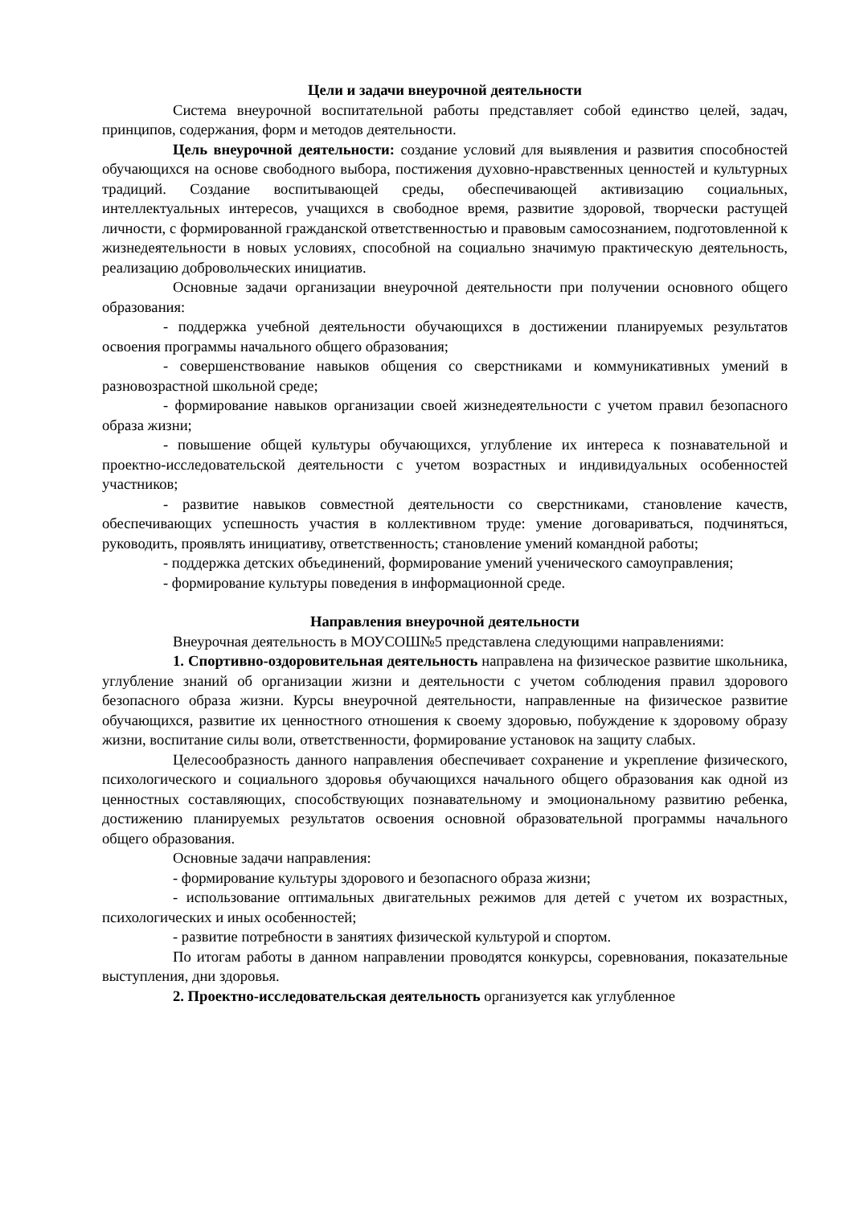Цели и задачи внеурочной деятельности
Система внеурочной воспитательной работы представляет собой единство целей, задач, принципов, содержания, форм и методов деятельности.
Цель внеурочной деятельности: создание условий для выявления и развития способностей обучающихся на основе свободного выбора, постижения духовно-нравственных ценностей и культурных традиций. Создание воспитывающей среды, обеспечивающей активизацию социальных, интеллектуальных интересов, учащихся в свободное время, развитие здоровой, творчески растущей личности, с формированной гражданской ответственностью и правовым самосознанием, подготовленной к жизнедеятельности в новых условиях, способной на социально значимую практическую деятельность, реализацию добровольческих инициатив.
Основные задачи организации внеурочной деятельности при получении основного общего образования:
- поддержка учебной деятельности обучающихся в достижении планируемых результатов освоения программы начального общего образования;
- совершенствование навыков общения со сверстниками и коммуникативных умений в разновозрастной школьной среде;
- формирование навыков организации своей жизнедеятельности с учетом правил безопасного образа жизни;
- повышение общей культуры обучающихся, углубление их интереса к познавательной и проектно-исследовательской деятельности с учетом возрастных и индивидуальных особенностей участников;
- развитие навыков совместной деятельности со сверстниками, становление качеств, обеспечивающих успешность участия в коллективном труде: умение договариваться, подчиняться, руководить, проявлять инициативу, ответственность; становление умений командной работы;
- поддержка детских объединений, формирование умений ученического самоуправления;
- формирование культуры поведения в информационной среде.
Направления внеурочной деятельности
Внеурочная деятельность в МОУСОШ№5 представлена следующими направлениями:
1. Спортивно-оздоровительная деятельность направлена на физическое развитие школьника, углубление знаний об организации жизни и деятельности с учетом соблюдения правил здорового безопасного образа жизни. Курсы внеурочной деятельности, направленные на физическое развитие обучающихся, развитие их ценностного отношения к своему здоровью, побуждение к здоровому образу жизни, воспитание силы воли, ответственности, формирование установок на защиту слабых.
Целесообразность данного направления обеспечивает сохранение и укрепление физического, психологического и социального здоровья обучающихся начального общего образования как одной из ценностных составляющих, способствующих познавательному и эмоциональному развитию ребенка, достижению планируемых результатов освоения основной образовательной программы начального общего образования.
Основные задачи направления:
- формирование культуры здорового и безопасного образа жизни;
- использование оптимальных двигательных режимов для детей с учетом их возрастных, психологических и иных особенностей;
- развитие потребности в занятиях физической культурой и спортом.
По итогам работы в данном направлении проводятся конкурсы, соревнования, показательные выступления, дни здоровья.
2. Проектно-исследовательская деятельность организуется как углубленное